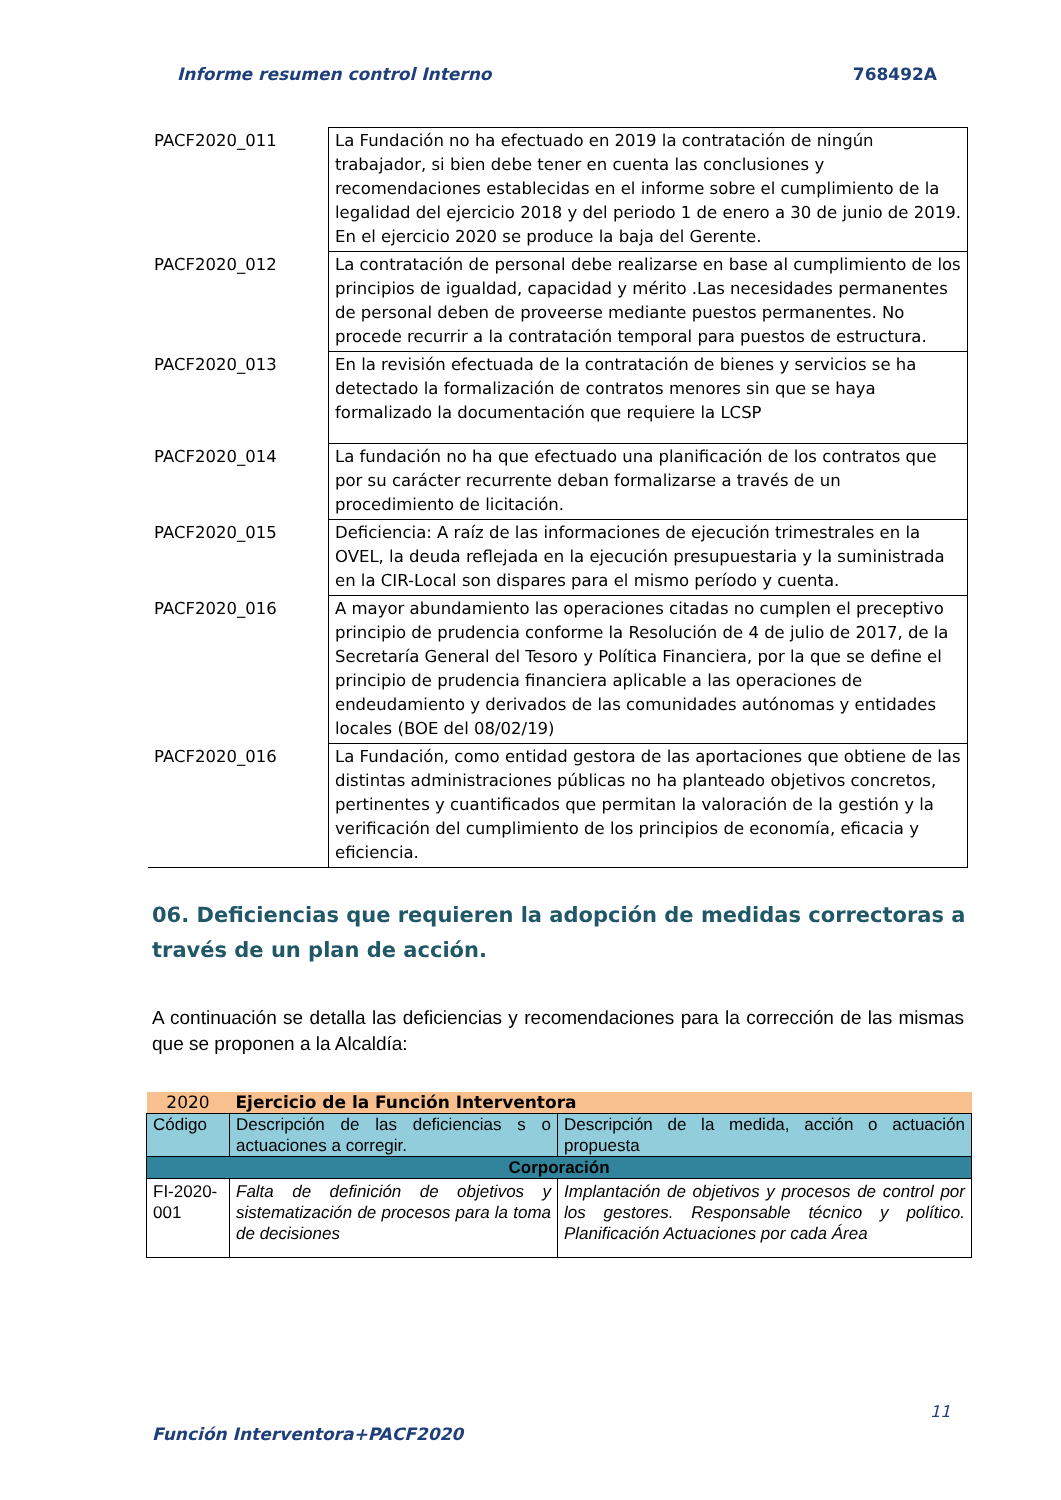Informe resumen control Interno 768492A
| PACF2020_011 | La Fundación no ha efectuado en 2019 la contratación de ningún trabajador, si bien debe tener en cuenta las conclusiones y recomendaciones establecidas en el informe sobre el cumplimiento de la legalidad del ejercicio 2018 y del periodo 1 de enero a 30 de junio de 2019. En el ejercicio 2020 se produce la baja del Gerente. |
| PACF2020_012 | La contratación de personal debe realizarse en base al cumplimiento de los principios de igualdad, capacidad y mérito .Las necesidades permanentes de personal deben de proveerse mediante puestos permanentes. No procede recurrir a la contratación temporal para puestos de estructura. |
| PACF2020_013 | En la revisión efectuada de la contratación de bienes y servicios se ha detectado la formalización de contratos menores sin que se haya formalizado la documentación que requiere la LCSP |
| PACF2020_014 | La fundación no ha que efectuado una planificación de los contratos que por su carácter recurrente deban formalizarse a través de un procedimiento de licitación. |
| PACF2020_015 | Deficiencia: A raíz de las informaciones de ejecución trimestrales en la OVEL, la deuda reflejada en la ejecución presupuestaria y la suministrada en la CIR-Local son dispares para el mismo período y cuenta. |
| PACF2020_016 | A mayor abundamiento las operaciones citadas no cumplen el preceptivo principio de prudencia conforme la Resolución de 4 de julio de 2017, de la Secretaría General del Tesoro y Política Financiera, por la que se define el principio de prudencia financiera aplicable a las operaciones de endeudamiento y derivados de las comunidades autónomas y entidades locales (BOE del 08/02/19) |
| PACF2020_016 | La Fundación, como entidad gestora de las aportaciones que obtiene de las distintas administraciones públicas no ha planteado objetivos concretos, pertinentes y cuantificados que permitan la valoración de la gestión y la verificación del cumplimiento de los principios de economía, eficacia y eficiencia. |
06. Deficiencias que requieren la adopción de medidas correctoras a través de un plan de acción.
A continuación se detalla las deficiencias y recomendaciones para la corrección de las mismas que se proponen a la Alcaldía:
| 2020 | Ejercicio de la Función Interventora | |
| Código | Descripción de las deficiencias s o actuaciones a corregir. | Descripción de la medida, acción o actuación propuesta |
| Corporación | | |
| FI-2020-001 | Falta de definición de objetivos y sistematización de procesos para la toma de decisiones | Implantación de objetivos y procesos de control por los gestores. Responsable técnico y político. Planificación Actuaciones por cada Área |
11
Función Interventora+PACF2020